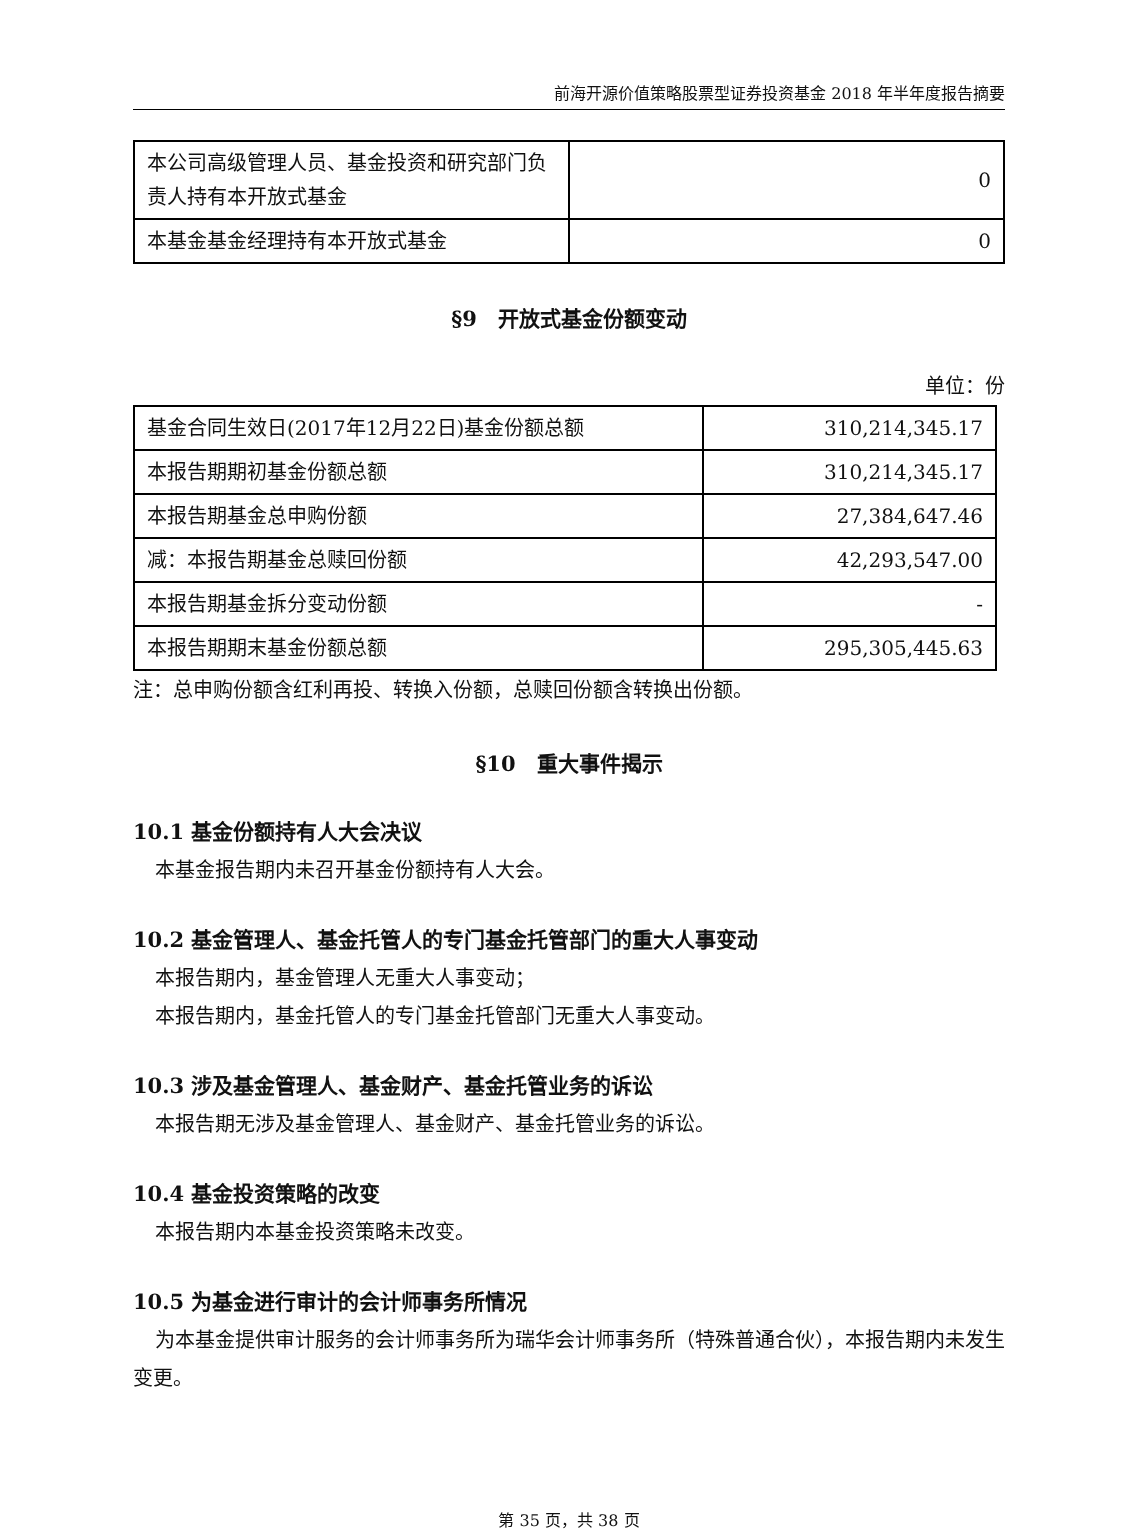前海开源价值策略股票型证券投资基金 2018 年半年度报告摘要
| 本公司高级管理人员、基金投资和研究部门负责人持有本开放式基金 | 0 |
| 本基金基金经理持有本开放式基金 | 0 |
§9　开放式基金份额变动
单位：份
| 基金合同生效日(2017年12月22日)基金份额总额 | 310,214,345.17 |
| 本报告期期初基金份额总额 | 310,214,345.17 |
| 本报告期基金总申购份额 | 27,384,647.46 |
| 减：本报告期基金总赎回份额 | 42,293,547.00 |
| 本报告期基金拆分变动份额 | - |
| 本报告期期末基金份额总额 | 295,305,445.63 |
注：总申购份额含红利再投、转换入份额，总赎回份额含转换出份额。
§10　重大事件揭示
10.1 基金份额持有人大会决议
本基金报告期内未召开基金份额持有人大会。
10.2 基金管理人、基金托管人的专门基金托管部门的重大人事变动
本报告期内，基金管理人无重大人事变动；
本报告期内，基金托管人的专门基金托管部门无重大人事变动。
10.3 涉及基金管理人、基金财产、基金托管业务的诉讼
本报告期无涉及基金管理人、基金财产、基金托管业务的诉讼。
10.4 基金投资策略的改变
本报告期内本基金投资策略未改变。
10.5 为基金进行审计的会计师事务所情况
为本基金提供审计服务的会计师事务所为瑞华会计师事务所（特殊普通合伙），本报告期内未发生变更。
第 35 页，共 38 页